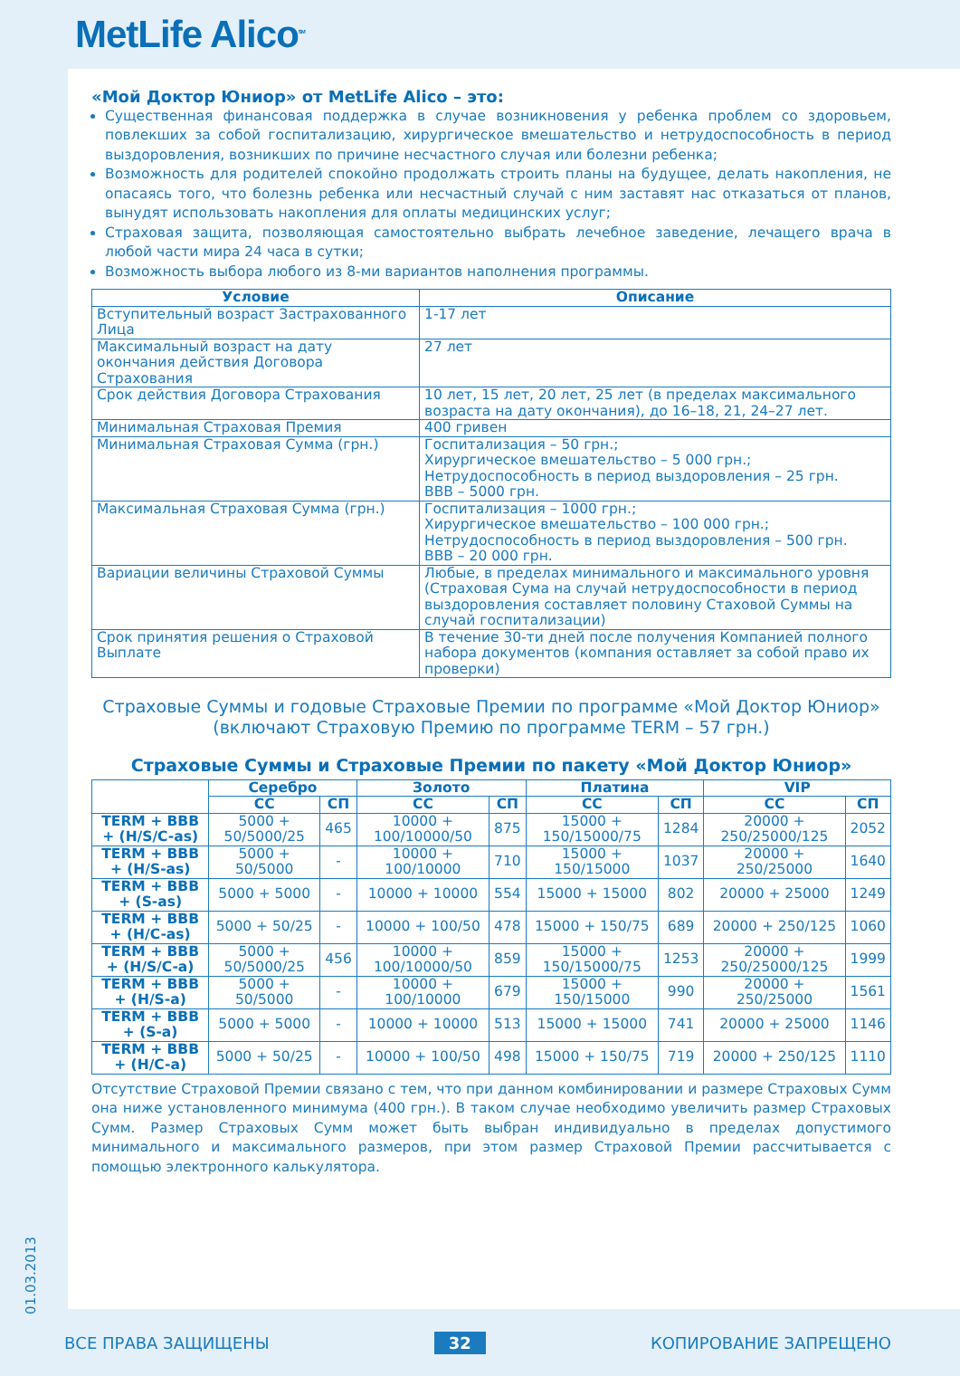MetLife Alico<sup>SM</sup>
01.03.2013
«Мой Доктор Юниор» от MetLife Alico – это:
Существенная финансовая поддержка в случае возникновения у ребенка проблем со здоровьем, повлекших за собой госпитализацию, хирургическое вмешательство и нетрудоспособность в период выздоровления, возникших по причине несчастного случая или болезни ребенка;
Возможность для родителей спокойно продолжать строить планы на будущее, делать накопления, не опасаясь того, что болезнь ребенка или несчастный случай с ним заставят нас отказаться от планов, вынудят использовать накопления для оплаты медицинских услуг;
Страховая защита, позволяющая самостоятельно выбрать лечебное заведение, лечащего врача в любой части мира 24 часа в сутки;
Возможность выбора любого из 8-ми вариантов наполнения программы.
| Условие | Описание |
| --- | --- |
| Вступительный возраст Застрахованного Лица | 1-17 лет |
| Максимальный возраст на дату окончания действия Договора Страхования | 27 лет |
| Срок действия Договора Страхования | 10 лет, 15 лет, 20 лет, 25 лет (в пределах максимального возраста на дату окончания), до 16–18, 21, 24–27 лет. |
| Минимальная Страховая Премия | 400 гривен |
| Минимальная Страховая Сумма (грн.) | Госпитализация – 50 грн.; Хирургическое вмешательство – 5 000 грн.; Нетрудоспособность в период выздоровления – 25 грн. ВВВ – 5000 грн. |
| Максимальная Страховая Сумма (грн.) | Госпитализация – 1000 грн.; Хирургическое вмешательство – 100 000 грн.; Нетрудоспособность в период выздоровления – 500 грн. ВВВ – 20 000 грн. |
| Вариации величины Страховой Суммы | Любые, в пределах минимального и максимального уровня (Страховая Сума на случай нетрудоспособности в период выздоровления составляет половину Стаховой Суммы на случай госпитализации) |
| Срок принятия решения о Страховой Выплате | В течение 30-ти дней после получения Компанией полного набора документов (компания оставляет за собой право их проверки) |
Страховые Суммы и годовые Страховые Премии по программе «Мой Доктор Юниор»
(включают Страховую Премию по программе TERM – 57 грн.)
Страховые Суммы и Страховые Премии по пакету «Мой Доктор Юниор»
| | Серебро | | Золото | | Платина | | VIP | |
| --- | --- | --- | --- | --- | --- | --- | --- | --- |
| | СС | СП | СС | СП | СС | СП | СС | СП |
| TERM + BBB + (H/S/C-as) | 5000 + 50/5000/25 | 465 | 10000 + 100/10000/50 | 875 | 15000 + 150/15000/75 | 1284 | 20000 + 250/25000/125 | 2052 |
| TERM + BBB + (H/S-as) | 5000 + 50/5000 | - | 10000 + 100/10000 | 710 | 15000 + 150/15000 | 1037 | 20000 + 250/25000 | 1640 |
| TERM + BBB + (S-as) | 5000 + 5000 | - | 10000 + 10000 | 554 | 15000 + 15000 | 802 | 20000 + 25000 | 1249 |
| TERM + BBB + (H/C-as) | 5000 + 50/25 | - | 10000 + 100/50 | 478 | 15000 + 150/75 | 689 | 20000 + 250/125 | 1060 |
| TERM + BBB + (H/S/C-a) | 5000 + 50/5000/25 | 456 | 10000 + 100/10000/50 | 859 | 15000 + 150/15000/75 | 1253 | 20000 + 250/25000/125 | 1999 |
| TERM + BBB + (H/S-a) | 5000 + 50/5000 | - | 10000 + 100/10000 | 679 | 15000 + 150/15000 | 990 | 20000 + 250/25000 | 1561 |
| TERM + BBB + (S-a) | 5000 + 5000 | - | 10000 + 10000 | 513 | 15000 + 15000 | 741 | 20000 + 25000 | 1146 |
| TERM + BBB + (H/C-a) | 5000 + 50/25 | - | 10000 + 100/50 | 498 | 15000 + 150/75 | 719 | 20000 + 250/125 | 1110 |
Отсутствие Страховой Премии связано с тем, что при данном комбинировании и размере Страховых Сумм она ниже установленного минимума (400 грн.). В таком случае необходимо увеличить размер Страховых Сумм. Размер Страховых Сумм может быть выбран индивидуально в пределах допустимого минимального и максимального размеров, при этом размер Страховой Премии рассчитывается с помощью электронного калькулятора.
ВСЕ ПРАВА ЗАЩИЩЕНЫ 32 КОПИРОВАНИЕ ЗАПРЕЩЕНО